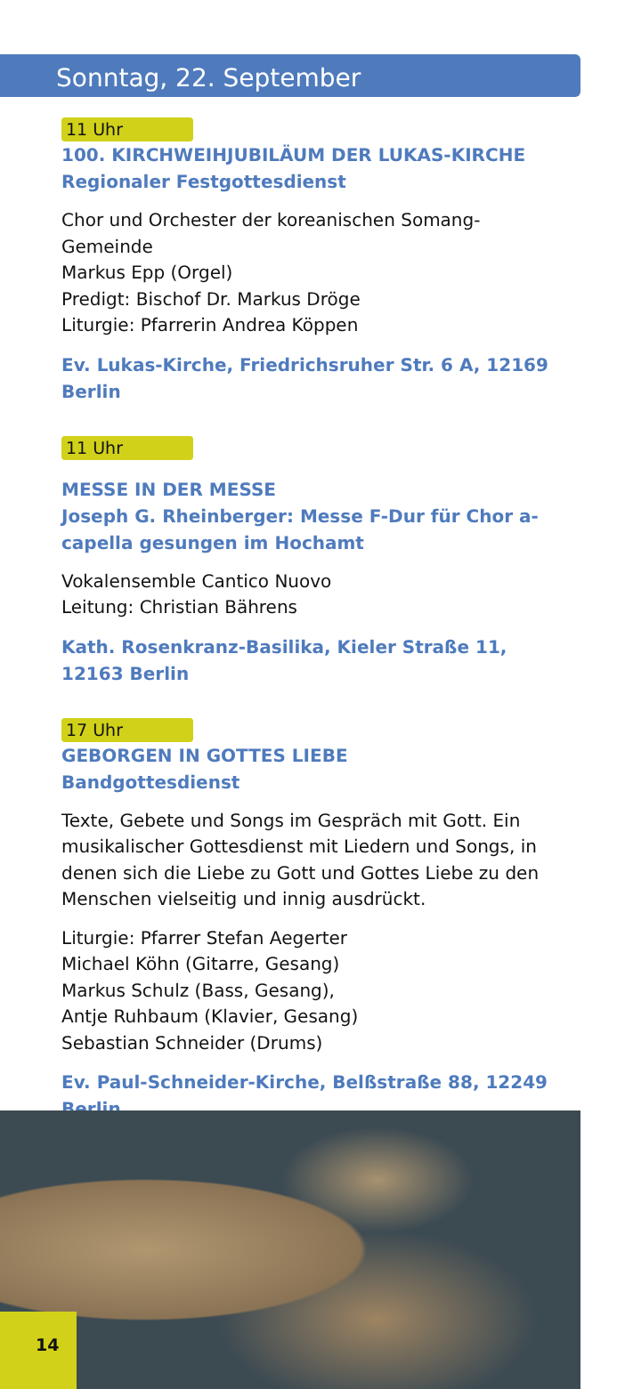Sonntag, 22. September
11 Uhr
100. KIRCHWEIHJUBILÄUM DER LUKAS-KIRCHE
Regionaler Festgottesdienst
Chor und Orchester der koreanischen Somang-Gemeinde
Markus Epp (Orgel)
Predigt: Bischof Dr. Markus Dröge
Liturgie: Pfarrerin Andrea Köppen
Ev. Lukas-Kirche, Friedrichsruher Str. 6 A, 12169 Berlin
11 Uhr
MESSE IN DER MESSE
Joseph G. Rheinberger: Messe F-Dur für Chor a-capella gesungen im Hochamt
Vokalensemble Cantico Nuovo
Leitung: Christian Bährens
Kath. Rosenkranz-Basilika, Kieler Straße 11, 12163 Berlin
17 Uhr
GEBORGEN IN GOTTES LIEBE
Bandgottesdienst
Texte, Gebete und Songs im Gespräch mit Gott. Ein musikalischer Gottesdienst mit Liedern und Songs, in denen sich die Liebe zu Gott und Gottes Liebe zu den Menschen vielseitig und innig ausdrückt.
Liturgie: Pfarrer Stefan Aegerter
Michael Köhn (Gitarre, Gesang)
Markus Schulz (Bass, Gesang),
Antje Ruhbaum (Klavier, Gesang)
Sebastian Schneider (Drums)
Ev. Paul-Schneider-Kirche, Belßstraße 88, 12249 Berlin
14